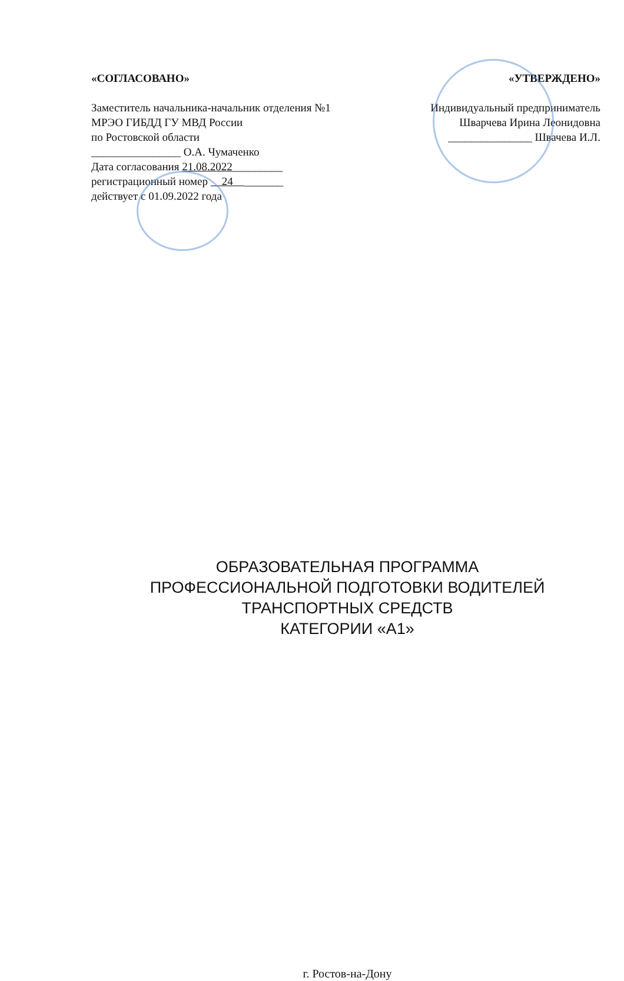«СОГЛАСОВАНО»
Заместитель начальника-начальник отделения №1
МРЭО ГИБДД ГУ МВД России
по Ростовской области
________________ О.А. Чумаченко
Дата согласования 21.08.2022_________
регистрационный номер 24 _______
действует с 01.09.2022 года
«УТВЕРЖДЕНО»
Индивидуальный предприниматель
Шварчева Ирина Леонидовна
_______________ Швачева И.Л.
ОБРАЗОВАТЕЛЬНАЯ ПРОГРАММА
ПРОФЕССИОНАЛЬНОЙ ПОДГОТОВКИ ВОДИТЕЛЕЙ
ТРАНСПОРТНЫХ СРЕДСТВ
КАТЕГОРИИ «А1»
г. Ростов-на-Дону